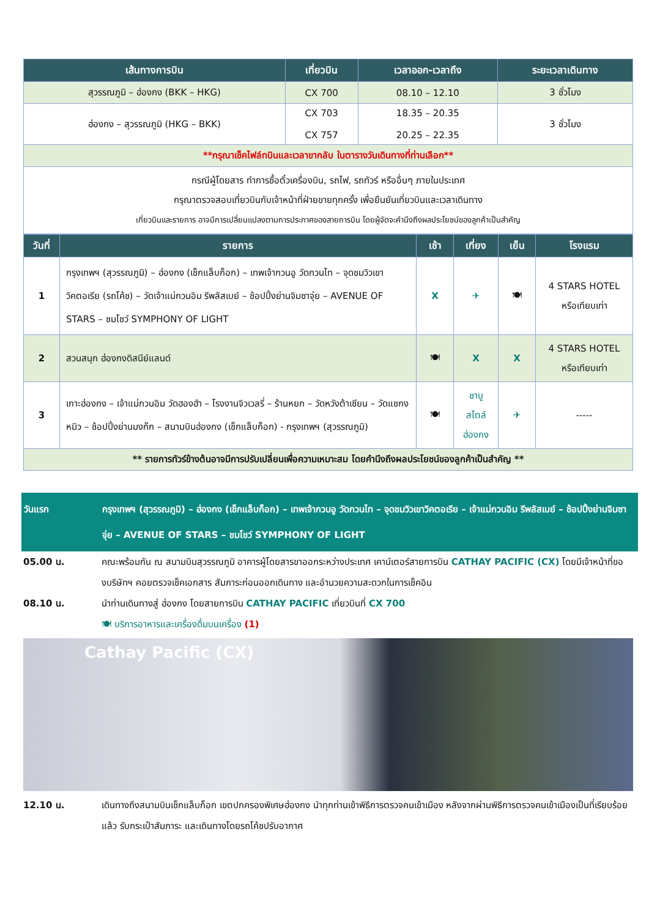| เส้นทางการบิน | เที่ยวบิน | เวลาออก-เวลาถึง | ระยะเวลาเดินทาง |
| --- | --- | --- | --- |
| สุวรรณภูมิ – ฮ่องกง (BKK – HKG) | CX 700 | 08.10 – 12.10 | 3 ชั่วโมง |
| ฮ่องกง – สุวรรณภูมิ (HKG – BKK) | CX 703 CX 757 | 18.35 – 20.35 20.25 – 22.35 | 3 ชั่วโมง |
| **กรุณาเช็คไฟล์ทบินและเวลาขากลับ ในตารางวันเดินทางที่ท่านเลือก** | | | |
| กรณีผู้โดยสาร ทำการซื้อตั๋วเครื่องบิน, รถไฟ, รถทัวร์ หรืออื่นๆ ภายในประเทศ กรุณาตรวจสอบเที่ยวบินกับเจ้าหน้าที่ฝ่ายขายทุกครั้ง เพื่อยืนยันเที่ยวบินและเวลาเดินทาง เที่ยวบินและรายการ อาจมีการเปลี่ยนแปลงตามการประกาศของสายการบิน โดยผู้จัดจะคำนึงถึงผลประโยชน์ของลูกค้าเป็นสำคัญ | | | |
| วันที่ | รายการ | เช้า | เที่ยง | เย็น | โรงแรม |
| --- | --- | --- | --- | --- | --- |
| 1 | กรุงเทพฯ (สุวรรณภูมิ) – ฮ่องกง (เช็กแล็บก็อก) – เทพเจ้ากวนอู วัดกวนไท – จุดชมวิวเขาวิคตอเรีย (รถโค้ช) – วัดเจ้าแม่กวนอิม รีพลัสเบย์ – ช้อปปิ้งย่านจิมซาจุ่ย – AVENUE OF STARS – ชมโชว์ SYMPHONY OF LIGHT | X | ✈ | 🍽 | 4 STARS HOTEL หรือเทียบเท่า |
| 2 | สวนสนุก ฮ่องกงดิสนีย์แลนด์ | 🍽 | X | X | 4 STARS HOTEL หรือเทียบเท่า |
| 3 | เกาะฮ่องกง – เจ้าแม่กวนอิม วัดฮองฮำ – โรงงานจิวเวลรี่ – ร้านหยก – วัดหวังต้าเซียน – วัดแชกงหมิว – ช้อปปิ้งย่านมงก๊ก – สนามบินฮ่องกง (เช็กแล็บก็อก) - กรุงเทพฯ (สุวรรณภูมิ) | 🍽 | ชาบู สไตล์ ฮ่องกง | ✈ | ----- |
| ** รายการทัวร์ข้างต้นอาจมีการปรับเปลี่ยนเพื่อความเหมาะสม โดยคำนึงถึงผลประโยชน์ของลูกค้าเป็นสำคัญ ** | | | | | |
วันแรก กรุงเทพฯ (สุวรรณภูมิ) – ฮ่องกง (เช็กแล็บก็อก) – เทพเจ้ากวนอู วัดกวนไท – จุดชมวิวเขาวิคตอเรีย – เจ้าแม่กวนอิม รีพลัสเบย์ – ช้อปปิ้งย่านจิมซาจุ่ย – AVENUE OF STARS – ชมโชว์ SYMPHONY OF LIGHT
05.00 น. คณะพร้อมกัน ณ สนามบินสุวรรณภูมิ อาคารผู้โดยสารขาออกระหว่างประเทศ เคาน์เตอร์สายการบิน CATHAY PACIFIC (CX) โดยมีเจ้าหน้าที่ของบริษัทฯ คอยตรวจเช็คเอกสาร สัมภาระก่อนออกเดินทาง และอำนวยความสะดวกในการเช็คอิน
08.10 น. นำท่านเดินทางสู่ ฮ่องกง โดยสายการบิน CATHAY PACIFIC เที่ยวบินที่ CX 700
🍽 บริการอาหารและเครื่องดื่มบนเครื่อง (1)
Cathay Pacific (CX)
12.10 น. เดินทางถึงสนามบินเช็กแล็บก็อก เขตปกครองพิเศษฮ่องกง นำทุกท่านเข้าพิธีการตรวจคนเข้าเมือง หลังจากผ่านพิธีการตรวจคนเข้าเมืองเป็นที่เรียบร้อยแล้ว รับกระเป๋าสัมภาระ และเดินทางโดยรถโค้ชปรับอากาศ